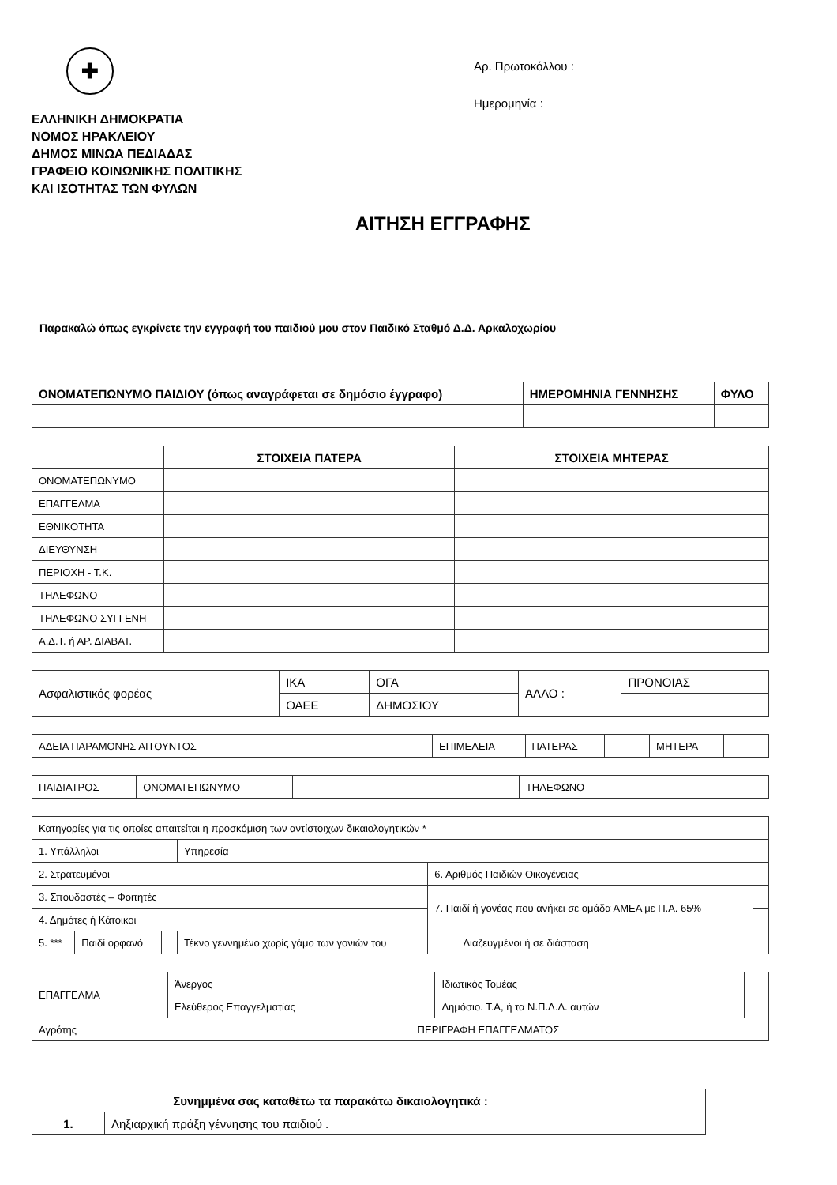✚
ΕΛΛΗΝΙΚΗ ΔΗΜΟΚΡΑΤΙΑ
ΝΟΜΟΣ ΗΡΑΚΛΕΙΟΥ
ΔΗΜΟΣ ΜΙΝΩΑ ΠΕΔΙΑΔΑΣ
ΓΡΑΦΕΙΟ ΚΟΙΝΩΝΙΚΗΣ ΠΟΛΙΤΙΚΗΣ
ΚΑΙ ΙΣΟΤΗΤΑΣ ΤΩΝ ΦΥΛΩΝ
Αρ. Πρωτοκόλλου :
Ημερομηνία :
ΑΙΤΗΣΗ ΕΓΓΡΑΦΗΣ
Παρακαλώ όπως εγκρίνετε την εγγραφή του παιδιού μου στον Παιδικό Σταθμό Δ.Δ. Αρκαλοχωρίου
| ΟΝΟΜΑΤΕΠΩΝΥΜΟ ΠΑΙΔΙΟΥ (όπως αναγράφεται σε δημόσιο έγγραφο) | ΗΜΕΡΟΜΗΝΙΑ ΓΕΝΝΗΣΗΣ | ΦΥΛΟ |
| | ΣΤΟΙΧΕΙΑ ΠΑΤΕΡΑ | ΣΤΟΙΧΕΙΑ ΜΗΤΕΡΑΣ |
| ΟΝΟΜΑΤΕΠΩΝΥΜΟ | | |
| ΕΠΑΓΓΕΛΜΑ | | |
| ΕΘΝΙΚΟΤΗΤΑ | | |
| ΔΙΕΥΘΥΝΣΗ | | |
| ΠΕΡΙΟΧΗ - Τ.Κ. | | |
| ΤΗΛΕΦΩΝΟ | | |
| ΤΗΛΕΦΩΝΟ ΣΥΓΓΕΝΗ | | |
| Α.Δ.Τ. ή ΑΡ. ΔΙΑΒΑΤ. | | |
| Ασφαλιστικός φορέας | ΙΚΑ | ΟΓΑ | ΑΛΛΟ : | ΠΡΟΝΟΙΑΣ |
| | ΟΑΕΕ | ΔΗΜΟΣΙΟΥ | | |
| ΑΔΕΙΑ ΠΑΡΑΜΟΝΗΣ ΑΙΤΟΥΝΤΟΣ | | ΕΠΙΜΕΛΕΙΑ | ΠΑΤΕΡΑΣ | | ΜΗΤΕΡΑ | |
| ΠΑΙΔΙΑΤΡΟΣ | ΟΝΟΜΑΤΕΠΩΝΥΜΟ | | ΤΗΛΕΦΩΝΟ | |
| Κατηγορίες για τις οποίες απαιτείται η προσκόμιση των αντίστοιχων δικαιολογητικών * | | | | | | | |
| 1. Υπάλληλοι | | | Υπηρεσία | | | | |
| 2. Στρατευμένοι | | | | | 6. Αριθμός Παιδιών Οικογένειας | | |
| 3. Σπουδαστές – Φοιτητές | | | | | 7. Παιδί ή γονέας που ανήκει σε ομάδα ΑΜΕΑ με Π.Α. 65% | | |
| 4. Δημότες ή Κάτοικοι | | | | | | | |
| 5. *** | Παιδί ορφανό | | Τέκνο γεννημένο χωρίς γάμο των γονιών του | | | Διαζευγμένοι ή σε διάσταση | |
| ΕΠΑΓΓΕΛΜΑ | Άνεργος | | Ιδιωτικός Τομέας | |
| | Ελεύθερος Επαγγελματίας | | Δημόσιο. Τ.Α, ή τα Ν.Π.Δ.Δ. αυτών | |
| Αγρότης | | ΠΕΡΙΓΡΑΦΗ ΕΠΑΓΓΕΛΜΑΤΟΣ | | |
| Συνημμένα σας καταθέτω τα παρακάτω δικαιολογητικά : | | |
| 1. | Ληξιαρχική πράξη γέννησης του παιδιού . | |